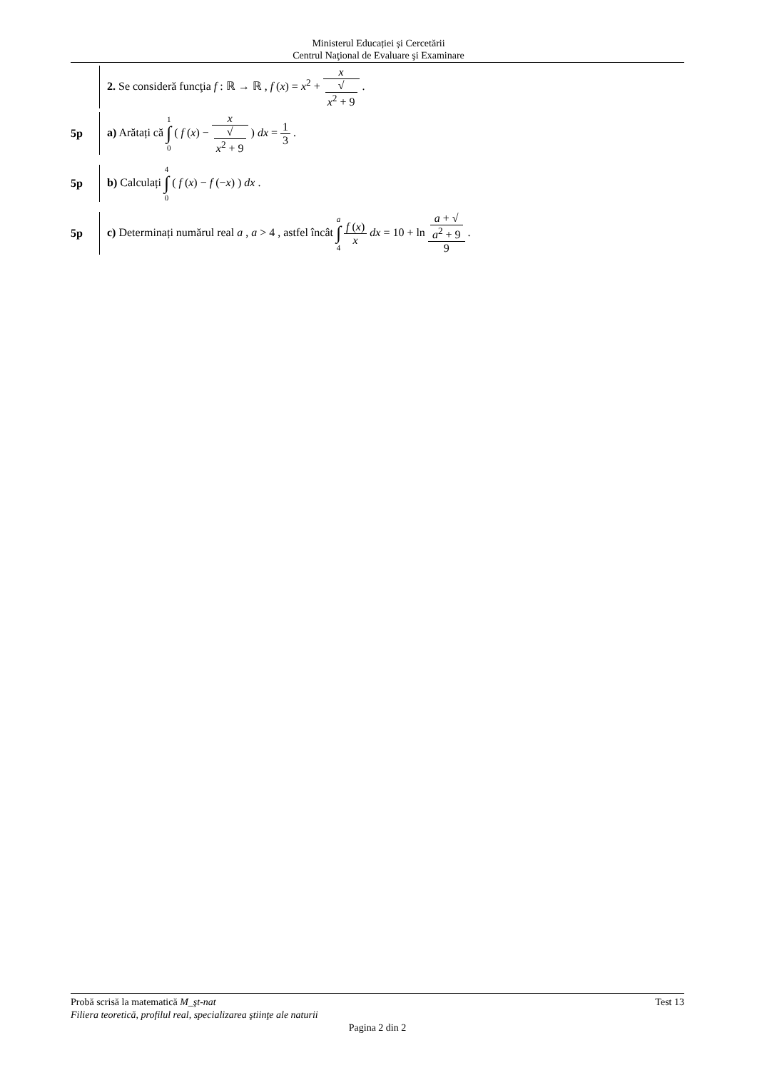Ministerul Educației și Cercetării
Centrul Naţional de Evaluare şi Examinare
2. Se consideră funcţia f : ℝ → ℝ , f (x) = x<sup>2</sup> + x √
x<sup>2</sup> + 9 .
5p
a) Arătați că 1 ∫ 0 ( f (x) − x √
x<sup>2</sup> + 9 ) dx = 1 3 .
5p
b) Calculați 4 ∫ 0 ( f (x) − f (−x) ) dx .
5p
c) Determinați numărul real a , a > 4 , astfel încât a ∫ 4 f (x) x dx = 10 + ln a + √
a<sup>2</sup> + 9 9 .
Probă scrisă la matematică M_şt-nat Test 13
Filiera teoretică, profilul real, specializarea ştiinţe ale naturii
Pagina 2 din 2